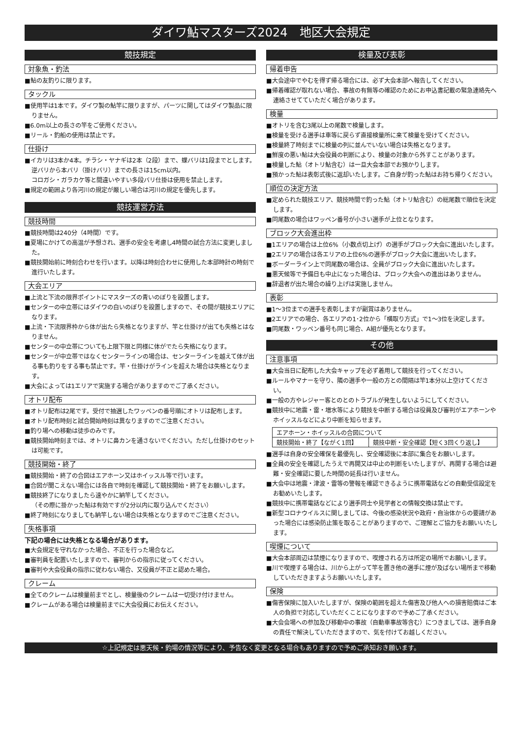ダイワ鮎マスターズ2024　地区大会規定
競技規定
対象魚・釣法
■鮎の友釣りに限ります。
タックル
■使用竿は1本です。ダイワ製の鮎竿に限りますが、パーツに関してはダイワ製品に限りません。
■6.0m以上の長さの竿をご使用ください。
■リール・釣船の使用は禁止です。
仕掛け
■イカリは3本か4本。チラシ・ヤナギは2本（2段）まで、蝶バリは1段までとします。逆バリから本バリ（掛けバリ）までの長さは15cm以内。
コロガシ・ガラカケ等と間違いやすい多段バリ仕掛は使用を禁止します。
■規定の範囲より各河川の規定が厳しい場合は河川の規定を優先します。
競技運営方法
競技時間
■競技時間は240分（4時間）です。
■夏場にかけての高温が予想され、選手の安全を考慮し4時間の試合方法に変更しました。
■競技開始前に時刻合わせを行います。以降は時刻合わせに使用した本部時計の時刻で進行いたします。
大会エリア
■上流と下流の限界ポイントにマスターズの青いのぼりを設置します。
■センターの中立帯にはダイワの白いのぼりを設置しますので、その間が競技エリアになります。
■上流・下流限界枠から体が出たら失格となりますが、竿と仕掛けが出ても失格とはなりません。
■センターの中立帯についても上限下限と同様に体がでたら失格になります。
■センターが中立帯ではなくセンターラインの場合は、センターラインを越えて体が出る事も釣りをする事も禁止です。竿・仕掛けがラインを超えた場合は失格となります。
■大会によっては1エリアで実施する場合がありますのでご了承ください。
オトリ配布
■オトリ配布は2尾です。受付で抽選したワッペンの番号順にオトリは配布します。
■オトリ配布時刻と試合開始時刻は異なりますのでご注意ください。
■釣り場への移動は徒歩のみです。
■競技開始時刻までは、オトリに鼻カンを通さないでください。ただし仕掛けのセットは可能です。
競技開始・終了
■競技開始・終了の合図はエアホーン又はホイッスル等で行います。
■合図が聞こえない場合には各自で時刻を確認して競技開始・終了をお願いします。
■競技終了になりましたら速やかに納竿してください。
（その際に掛かった鮎は有効ですが2分以内に取り込んでください）
■終了時刻になりましても納竿しない場合は失格となりますのでご注意ください。
失格事項
下記の場合には失格となる場合があります。
■大会規定を守れなかった場合、不正を行った場合など。
■審判員を配置いたしますので、審判からの指示に従ってください。
■審判や大会役員の指示に従わない場合、又役員が不正と認めた場合。
クレーム
■全てのクレームは検量前までとし、検量後のクレームは一切受け付けません。
■クレームがある場合は検量前までに大会役員にお伝えください。
検量及び表彰
帰着申告
■大会途中でやむを得ず帰る場合には、必ず大会本部へ報告してください。
■帰着確認が取れない場合、事故の有無等の確認のためにお申込書記載の緊急連絡先へ連絡させてていただく場合があります。
検量
■オトリを含む3尾以上の尾数で検量します。
■検量を受ける選手は車等に戻らず直接検量所に来て検量を受けてください。
■検量終了時刻までに検量の列に並んでいない場合は失格となります。
■鮮度の悪い鮎は大会役員の判断により、検量の対象から外すことがあります。
■検量した鮎（オトリ鮎含む）は一旦大会本部でお預かりします。
■預かった鮎は表彰式後に返却いたします。ご自身が釣った鮎はお持ち帰りください。
順位の決定方法
■定められた競技エリア、競技時間で釣った鮎（オトリ鮎含む）の総尾数で順位を決定します。
■同尾数の場合はワッペン番号が小さい選手が上位となります。
ブロック大会進出枠
■1エリアの場合は上位6%（小数点切上げ）の選手がブロック大会に進出いたします。
■2エリアの場合は各エリアの上位6%の選手がブロック大会に進出いたします。
■ボーダーライン上で同尾数の場合は、全員がブロック大会に進出いたします。
■悪天候等で予備日も中止になった場合は、ブロック大会への進出はありません。
■辞退者が出た場合の繰り上げは実施しません。
表彰
■1～3位までの選手を表彰しますが副賞はありません。
■2エリアでの場合、各エリアの1･2位から「横取り方式」で1～3位を決定します。
■同尾数・ワッペン番号も同じ場合、A組が優先となります。
その他
注意事項
■大会当日に配布した大会キャップを必ず着用して競技を行ってください。
■ルールやマナーを守り、隣の選手や一般の方との間隔は竿1本分以上空けてください。
■一般の方やレジャー客とのとのトラブルが発生しないようにしてください。
■競技中に地震・雷・増水等により競技を中断する場合は役員及び審判がエアホーンやホイッスルなどにより中断を知らせます。
| エアホーン・ホイッスルの合図について | |
| 競技開始・終了【ながく1回】 | 競技中断・安全確認【短く3回くり返し】 |
■選手は自身の安全確保を最優先し、安全確認後に本部に集合をお願いします。
■全員の安全を確認したうえで再開又は中止の判断をいたしますが、再開する場合は避難・安全確認に要した時間の延長は行いません。
■大会中は地震・津波・雷等の警報を確認できるように携帯電話などの自動受信設定をお勧めいたします。
■競技中に携帯電話などにより選手同士や見学者との情報交換は禁止です。
■新型コロナウイルスに関しましては、今後の感染状況や政府・自治体からの要請があった場合には感染防止策を取ることがありますので、ご理解とご協力をお願いいたします。
喫煙について
■大会本部周辺は禁煙になりますので、喫煙される方は所定の場所でお願いします。
■川で喫煙する場合は、川から上がって竿を置き他の選手に煙が及ばない場所まで移動していただきますようお願いいたします。
保険
■傷害保険に加入いたしますが、保険の範囲を超えた傷害及び他人への損害賠償はご本人の負担で対応していただくことになりますので予めご了承ください。
■大会会場への参加及び移動中の事故（自動車事故等含む）につきましては、選手自身の責任で解決していただきますので、気を付けてお越しください。
☆上記規定は悪天候・釣場の情況等により、予告なく変更となる場合もありますので予めご承知おき願います。